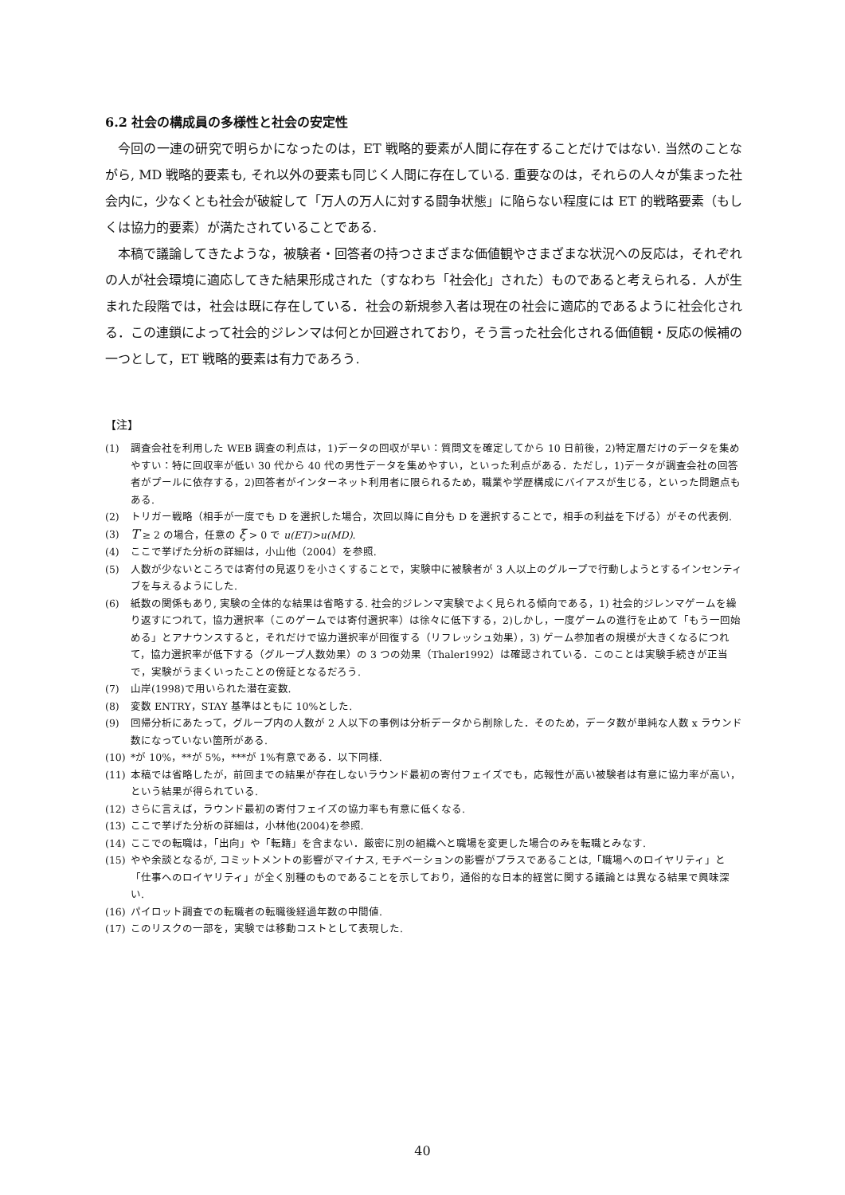6.2 社会の構成員の多様性と社会の安定性
今回の一連の研究で明らかになったのは，ET 戦略的要素が人間に存在することだけではない. 当然のことながら, MD 戦略的要素も, それ以外の要素も同じく人間に存在している. 重要なのは，それらの人々が集まった社会内に，少なくとも社会が破綻して「万人の万人に対する闘争状態」に陥らない程度には ET 的戦略要素（もしくは協力的要素）が満たされていることである.
本稿で議論してきたような，被験者・回答者の持つさまざまな価値観やさまざまな状況への反応は，それぞれの人が社会環境に適応してきた結果形成された（すなわち「社会化」された）ものであると考えられる．人が生まれた段階では，社会は既に存在している．社会の新規参入者は現在の社会に適応的であるように社会化される．この連鎖によって社会的ジレンマは何とか回避されており，そう言った社会化される価値観・反応の候補の一つとして，ET 戦略的要素は有力であろう.
【注】
(1) 調査会社を利用した WEB 調査の利点は，1)データの回収が早い：質問文を確定してから 10 日前後，2)特定層だけのデータを集めやすい：特に回収率が低い 30 代から 40 代の男性データを集めやすい，といった利点がある．ただし，1)データが調査会社の回答者がプールに依存する，2)回答者がインターネット利用者に限られるため，職業や学歴構成にバイアスが生じる，といった問題点もある.
(2) トリガー戦略（相手が一度でも D を選択した場合，次回以降に自分も D を選択することで，相手の利益を下げる）がその代表例.
(3) T ≥ 2 の場合，任意の ξ > 0 で u(ET)>u(MD).
(4) ここで挙げた分析の詳細は，小山他（2004）を参照.
(5) 人数が少ないところでは寄付の見返りを小さくすることで，実験中に被験者が 3 人以上のグループで行動しようとするインセンティブを与えるようにした.
(6) 紙数の関係もあり, 実験の全体的な結果は省略する. 社会的ジレンマ実験でよく見られる傾向である，1) 社会的ジレンマゲームを繰り返すにつれて，協力選択率（このゲームでは寄付選択率）は徐々に低下する，2)しかし，一度ゲームの進行を止めて「もう一回始める」とアナウンスすると，それだけで協力選択率が回復する（リフレッシュ効果），3) ゲーム参加者の規模が大きくなるにつれて，協力選択率が低下する（グループ人数効果）の 3 つの効果（Thaler1992）は確認されている．このことは実験手続きが正当で，実験がうまくいったことの傍証となるだろう.
(7) 山岸(1998)で用いられた潜在変数.
(8) 変数 ENTRY，STAY 基準はともに 10%とした.
(9) 回帰分析にあたって，グループ内の人数が 2 人以下の事例は分析データから削除した．そのため，データ数が単純な人数 x ラウンド数になっていない箇所がある.
(10) *が 10%，**が 5%，***が 1%有意である．以下同様.
(11) 本稿では省略したが，前回までの結果が存在しないラウンド最初の寄付フェイズでも，応報性が高い被験者は有意に協力率が高い，という結果が得られている.
(12) さらに言えば，ラウンド最初の寄付フェイズの協力率も有意に低くなる.
(13) ここで挙げた分析の詳細は，小林他(2004)を参照.
(14) ここでの転職は，「出向」や「転籍」を含まない．厳密に別の組織へと職場を変更した場合のみを転職とみなす.
(15) やや余談となるが, コミットメントの影響がマイナス, モチベーションの影響がプラスであることは,「職場へのロイヤリティ」と「仕事へのロイヤリティ」が全く別種のものであることを示しており，通俗的な日本的経営に関する議論とは異なる結果で興味深い.
(16) パイロット調査での転職者の転職後経過年数の中間値.
(17) このリスクの一部を，実験では移動コストとして表現した.
40